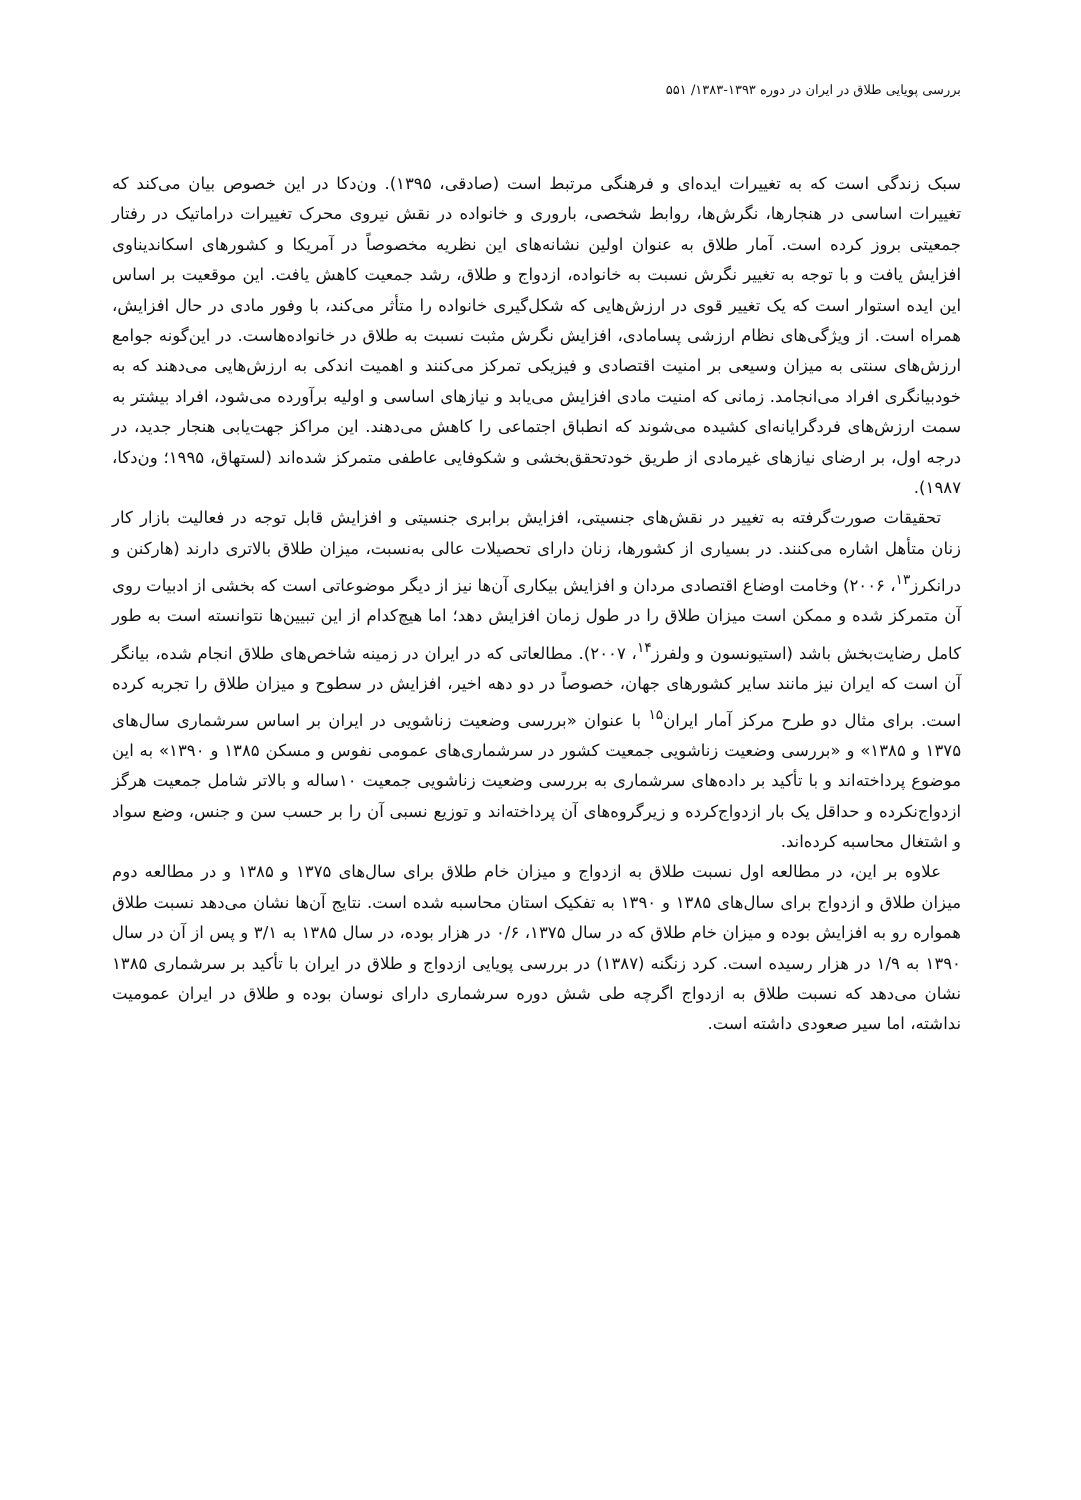بررسی پویایی طلاق در ایران در دوره ۱۳۹۳-۱۳۸۳/ ۵۵۱
سبک زندگی است که به تغییرات ایده‌ای و فرهنگی مرتبط است (صادقی، ۱۳۹۵). ون‌دکا در این خصوص بیان می‌کند که تغییرات اساسی در هنجارها، نگرش‌ها، روابط شخصی، باروری و خانواده در نقش نیروی محرک تغییرات دراماتیک در رفتار جمعیتی بروز کرده است. آمار طلاق به عنوان اولین نشانه‌های این نظریه مخصوصاً در آمریکا و کشورهای اسکاندیناوی افزایش یافت و با توجه به تغییر نگرش نسبت به خانواده، ازدواج و طلاق، رشد جمعیت کاهش یافت. این موقعیت بر اساس این ایده استوار است که یک تغییر قوی در ارزش‌هایی که شکل‌گیری خانواده را متأثر می‌کند، با وفور مادی در حال افزایش، همراه است. از ویژگی‌های نظام ارزشی پسامادی، افزایش نگرش مثبت نسبت به طلاق در خانواده‌هاست. در این‌گونه جوامع ارزش‌های سنتی به میزان وسیعی بر امنیت اقتصادی و فیزیکی تمرکز می‌کنند و اهمیت اندکی به ارزش‌هایی می‌دهند که به خودبیانگری افراد می‌انجامد. زمانی که امنیت مادی افزایش می‌یابد و نیازهای اساسی و اولیه برآورده می‌شود، افراد بیشتر به سمت ارزش‌های فردگرایانه‌ای کشیده می‌شوند که انطباق اجتماعی را کاهش می‌دهند. این مراکز جهت‌یابی هنجار جدید، در درجه اول، بر ارضای نیازهای غیرمادی از طریق خودتحقق‌بخشی و شکوفایی عاطفی متمرکز شده‌اند (لستهاق، ۱۹۹۵؛ ون‌دکا، ۱۹۸۷).
تحقیقات صورت‌گرفته به تغییر در نقش‌های جنسیتی، افزایش برابری جنسیتی و افزایش قابل توجه در فعالیت بازار کار زنان متأهل اشاره می‌کنند. در بسیاری از کشورها، زنان دارای تحصیلات عالی به‌نسبت، میزان طلاق بالاتری دارند (هارکنن و درانکرز<sup>۱۳</sup>، ۲۰۰۶) وخامت اوضاع اقتصادی مردان و افزایش بیکاری آن‌ها نیز از دیگر موضوعاتی است که بخشی از ادبیات روی آن متمرکز شده و ممکن است میزان طلاق را در طول زمان افزایش دهد؛ اما هیچ‌کدام از این تبیین‌ها نتوانسته است به طور کامل رضایت‌بخش باشد (استیونسون و ولفرز<sup>۱۴</sup>، ۲۰۰۷). مطالعاتی که در ایران در زمینه شاخص‌های طلاق انجام شده، بیانگر آن است که ایران نیز مانند سایر کشورهای جهان، خصوصاً در دو دهه اخیر، افزایش در سطوح و میزان طلاق را تجربه کرده است. برای مثال دو طرح مرکز آمار ایران<sup>۱۵</sup> با عنوان «بررسی وضعیت زناشویی در ایران بر اساس سرشماری سال‌های ۱۳۷۵ و ۱۳۸۵» و «بررسی وضعیت زناشویی جمعیت کشور در سرشماری‌های عمومی نفوس و مسکن ۱۳۸۵ و ۱۳۹۰» به این موضوع پرداخته‌اند و با تأکید بر داده‌های سرشماری به بررسی وضعیت زناشویی جمعیت ۱۰ساله و بالاتر شامل جمعیت هرگز ازدواج‌نکرده و حداقل یک بار ازدواج‌کرده و زیرگروه‌های آن پرداخته‌اند و توزیع نسبی آن را بر حسب سن و جنس، وضع سواد و اشتغال محاسبه کرده‌اند.
علاوه بر این، در مطالعه اول نسبت طلاق به ازدواج و میزان خام طلاق برای سال‌های ۱۳۷۵ و ۱۳۸۵ و در مطالعه دوم میزان طلاق و ازدواج برای سال‌های ۱۳۸۵ و ۱۳۹۰ به تفکیک استان محاسبه شده است. نتایج آن‌ها نشان می‌دهد نسبت طلاق همواره رو به افزایش بوده و میزان خام طلاق که در سال ۱۳۷۵، ۰/۶ در هزار بوده، در سال ۱۳۸۵ به ۳/۱ و پس از آن در سال ۱۳۹۰ به ۱/۹ در هزار رسیده است. کرد زنگنه (۱۳۸۷) در بررسی پویایی ازدواج و طلاق در ایران با تأکید بر سرشماری ۱۳۸۵ نشان می‌دهد که نسبت طلاق به ازدواج اگرچه طی شش دوره سرشماری دارای نوسان بوده و طلاق در ایران عمومیت نداشته، اما سیر صعودی داشته است.